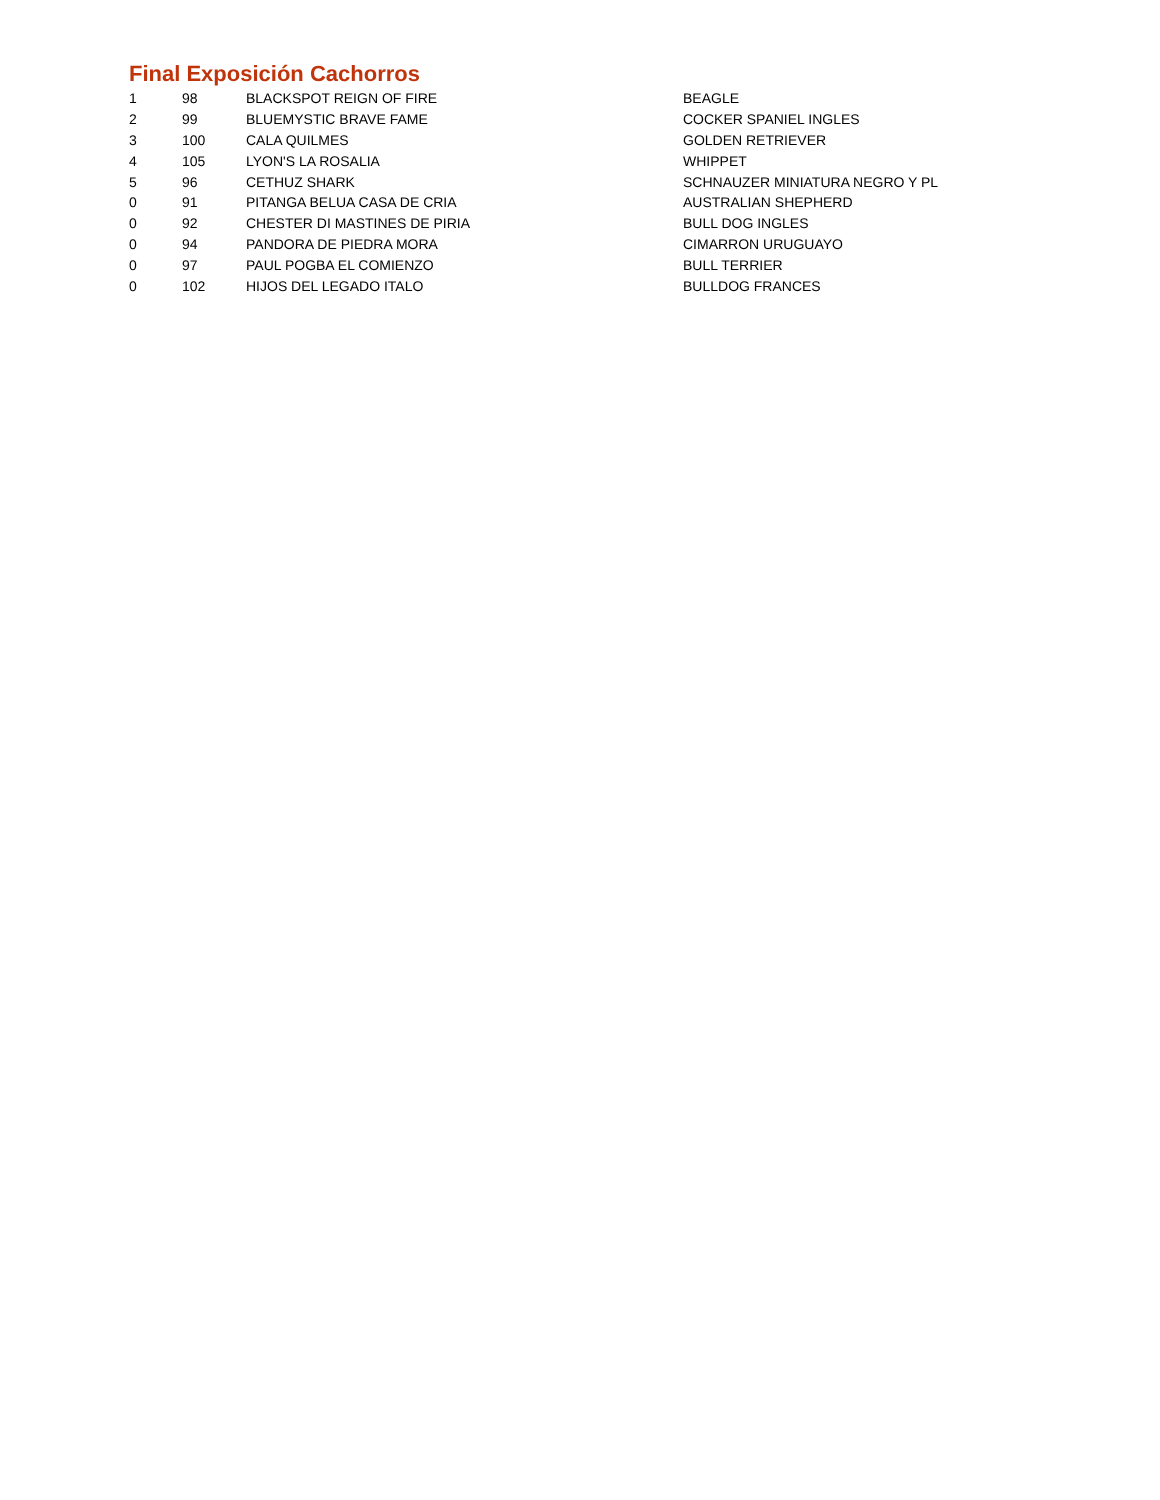Final Exposición Cachorros
| 1 | 98 | BLACKSPOT REIGN OF FIRE | BEAGLE |
| 2 | 99 | BLUEMYSTIC BRAVE FAME | COCKER SPANIEL INGLES |
| 3 | 100 | CALA QUILMES | GOLDEN RETRIEVER |
| 4 | 105 | LYON'S LA ROSALIA | WHIPPET |
| 5 | 96 | CETHUZ SHARK | SCHNAUZER MINIATURA NEGRO Y PL |
| 0 | 91 | PITANGA BELUA CASA DE CRIA | AUSTRALIAN SHEPHERD |
| 0 | 92 | CHESTER DI MASTINES DE PIRIA | BULL DOG INGLES |
| 0 | 94 | PANDORA DE PIEDRA MORA | CIMARRON URUGUAYO |
| 0 | 97 | PAUL POGBA EL COMIENZO | BULL TERRIER |
| 0 | 102 | HIJOS DEL LEGADO ITALO | BULLDOG FRANCES |